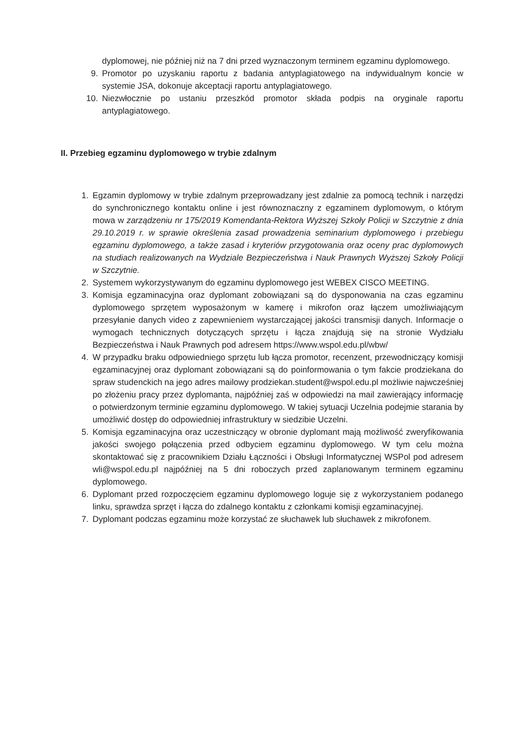dyplomowej, nie później niż na 7 dni przed wyznaczonym terminem egzaminu dyplomowego.
9. Promotor po uzyskaniu raportu z badania antyplagiatowego na indywidualnym koncie w systemie JSA, dokonuje akceptacji raportu antyplagiatowego.
10. Niezwłocznie po ustaniu przeszkód promotor składa podpis na oryginale raportu antyplagiatowego.
II. Przebieg egzaminu dyplomowego w trybie zdalnym
1. Egzamin dyplomowy w trybie zdalnym przeprowadzany jest zdalnie za pomocą technik i narzędzi do synchronicznego kontaktu online i jest równoznaczny z egzaminem dyplomowym, o którym mowa w zarządzeniu nr 175/2019 Komendanta-Rektora Wyższej Szkoły Policji w Szczytnie z dnia 29.10.2019 r. w sprawie określenia zasad prowadzenia seminarium dyplomowego i przebiegu egzaminu dyplomowego, a także zasad i kryteriów przygotowania oraz oceny prac dyplomowych na studiach realizowanych na Wydziale Bezpieczeństwa i Nauk Prawnych Wyższej Szkoły Policji w Szczytnie.
2. Systemem wykorzystywanym do egzaminu dyplomowego jest WEBEX CISCO MEETING.
3. Komisja egzaminacyjna oraz dyplomant zobowiązani są do dysponowania na czas egzaminu dyplomowego sprzętem wyposażonym w kamerę i mikrofon oraz łączem umożliwiającym przesyłanie danych video z zapewnieniem wystarczającej jakości transmisji danych. Informacje o wymogach technicznych dotyczących sprzętu i łącza znajdują się na stronie Wydziału Bezpieczeństwa i Nauk Prawnych pod adresem https://www.wspol.edu.pl/wbw/
4. W przypadku braku odpowiedniego sprzętu lub łącza promotor, recenzent, przewodniczący komisji egzaminacyjnej oraz dyplomant zobowiązani są do poinformowania o tym fakcie prodziekana do spraw studenckich na jego adres mailowy prodziekan.student@wspol.edu.pl możliwie najwcześniej po złożeniu pracy przez dyplomanta, najpóźniej zaś w odpowiedzi na mail zawierający informację o potwierdzonym terminie egzaminu dyplomowego. W takiej sytuacji Uczelnia podejmie starania by umożliwić dostęp do odpowiedniej infrastruktury w siedzibie Uczelni.
5. Komisja egzaminacyjna oraz uczestniczący w obronie dyplomant mają możliwość zweryfikowania jakości swojego połączenia przed odbyciem egzaminu dyplomowego. W tym celu można skontaktować się z pracownikiem Działu Łączności i Obsługi Informatycznej WSPol pod adresem wli@wspol.edu.pl najpóźniej na 5 dni roboczych przed zaplanowanym terminem egzaminu dyplomowego.
6. Dyplomant przed rozpoczęciem egzaminu dyplomowego loguje się z wykorzystaniem podanego linku, sprawdza sprzęt i łącza do zdalnego kontaktu z członkami komisji egzaminacyjnej.
7. Dyplomant podczas egzaminu może korzystać ze słuchawek lub słuchawek z mikrofonem.